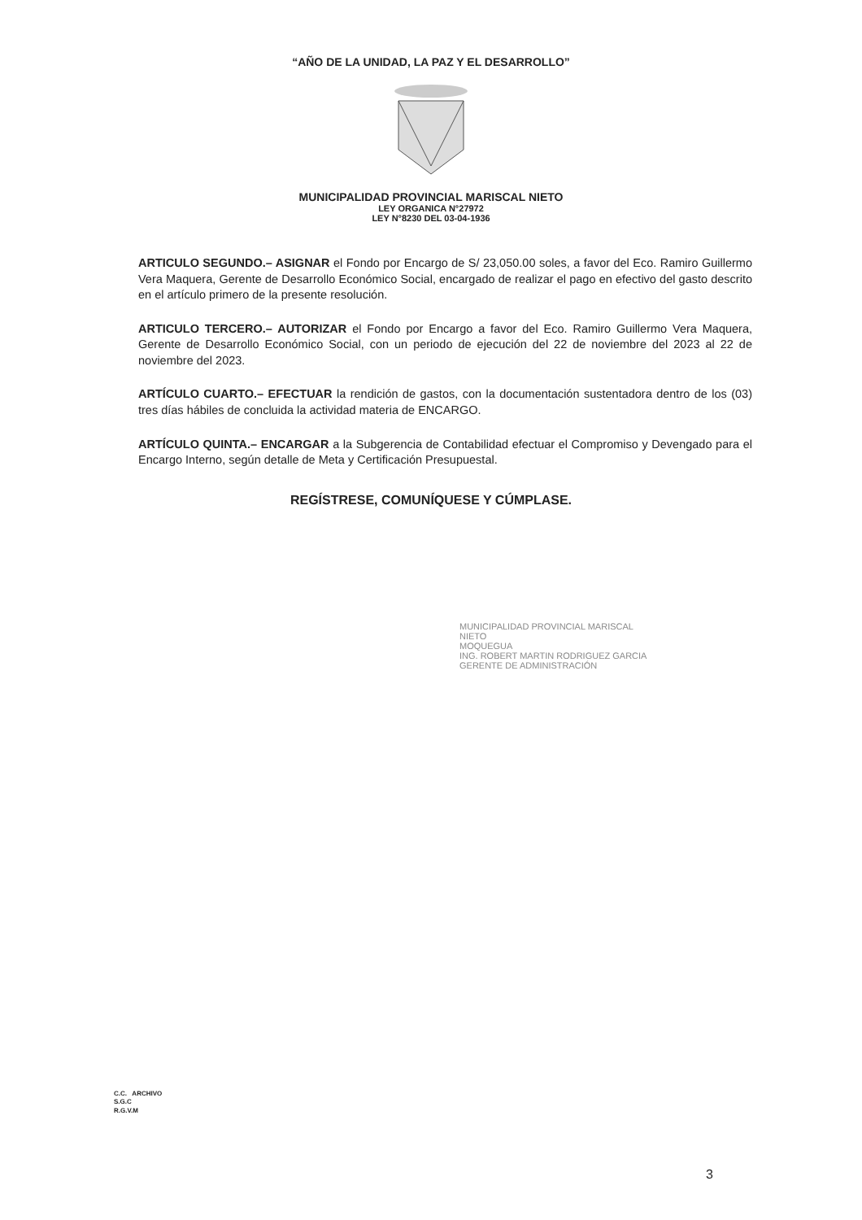“AÑO DE LA UNIDAD, LA PAZ Y EL DESARROLLO”
MUNICIPALIDAD PROVINCIAL MARISCAL NIETO
LEY ORGANICA N°27972
LEY N°8230 DEL 03-04-1936
ARTICULO SEGUNDO.– ASIGNAR el Fondo por Encargo de S/ 23,050.00 soles, a favor del Eco. Ramiro Guillermo Vera Maquera, Gerente de Desarrollo Económico Social, encargado de realizar el pago en efectivo del gasto descrito en el artículo primero de la presente resolución.
ARTICULO TERCERO.– AUTORIZAR el Fondo por Encargo a favor del Eco. Ramiro Guillermo Vera Maquera, Gerente de Desarrollo Económico Social, con un periodo de ejecución del 22 de noviembre del 2023 al 22 de noviembre del 2023.
ARTÍCULO CUARTO.– EFECTUAR la rendición de gastos, con la documentación sustentadora dentro de los (03) tres días hábiles de concluida la actividad materia de ENCARGO.
ARTÍCULO QUINTA.– ENCARGAR a la Subgerencia de Contabilidad efectuar el Compromiso y Devengado para el Encargo Interno, según detalle de Meta y Certificación Presupuestal.
REGÍSTRESE, COMUNÍQUESE Y CÚMPLASE.
MUNICIPALIDAD PROVINCIAL MARISCAL NIETO
MOQUEGUA
ING. ROBERT MARTIN RODRIGUEZ GARCIA
GERENTE DE ADMINISTRACIÓN
C.C. ARCHIVO
S.G.C
R.G.V.M
3